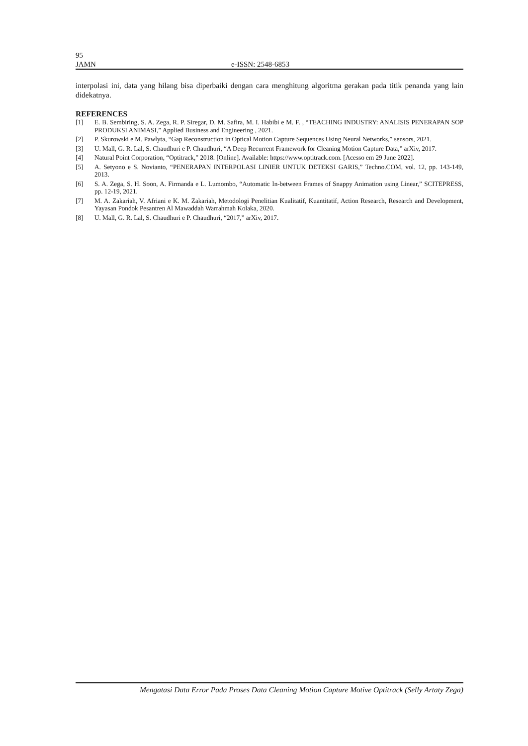95
JAMN e-ISSN: 2548-6853
interpolasi ini, data yang hilang bisa diperbaiki dengan cara menghitung algoritma gerakan pada titik penanda yang lain didekatnya.
REFERENCES
[1] E. B. Sembiring, S. A. Zega, R. P. Siregar, D. M. Safira, M. I. Habibi e M. F. , “TEACHING INDUSTRY: ANALISIS PENERAPAN SOP PRODUKSI ANIMASI,” Applied Business and Engineering , 2021.
[2] P. Skurowski e M. Pawlyta, “Gap Reconstruction in Optical Motion Capture Sequences Using Neural Networks,” sensors, 2021.
[3] U. Mall, G. R. Lal, S. Chaudhuri e P. Chaudhuri, “A Deep Recurrent Framework for Cleaning Motion Capture Data,” arXiv, 2017.
[4] Natural Point Corporation, “Optitrack,” 2018. [Online]. Available: https://www.optitrack.com. [Acesso em 29 June 2022].
[5] A. Setyono e S. Novianto, “PENERAPAN INTERPOLASI LINIER UNTUK DETEKSI GARIS,” Techno.COM, vol. 12, pp. 143-149, 2013.
[6] S. A. Zega, S. H. Soon, A. Firmanda e L. Lumombo, “Automatic In-between Frames of Snappy Animation using Linear,” SCITEPRESS, pp. 12-19, 2021.
[7] M. A. Zakariah, V. Afriani e K. M. Zakariah, Metodologi Penelitian Kualitatif, Kuantitatif, Action Research, Research and Development, Yayasan Pondok Pesantren Al Mawaddah Warrahmah Kolaka, 2020.
[8] U. Mall, G. R. Lal, S. Chaudhuri e P. Chaudhuri, “2017,” arXiv, 2017.
Mengatasi Data Error Pada Proses Data Cleaning Motion Capture Motive Optitrack (Selly Artaty Zega)